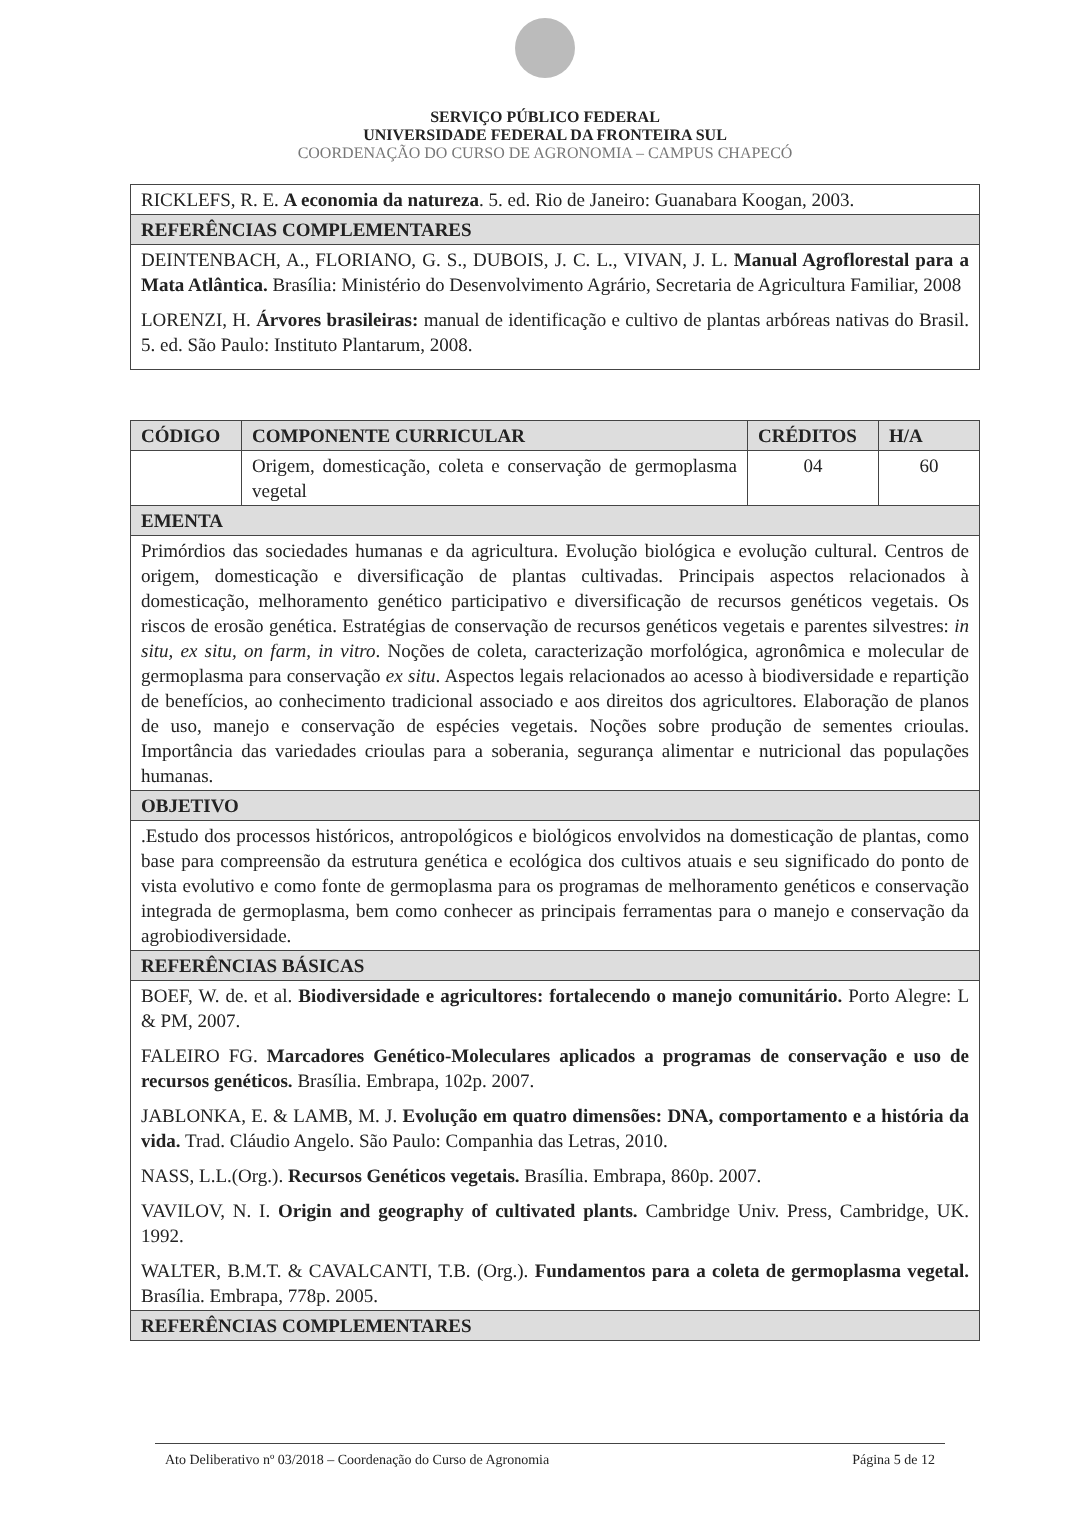SERVIÇO PÚBLICO FEDERAL
UNIVERSIDADE FEDERAL DA FRONTEIRA SUL
COORDENAÇÃO DO CURSO DE AGRONOMIA – CAMPUS CHAPECÓ
| RICKLEFS, R. E. A economia da natureza . 5. ed. Rio de Janeiro: Guanabara Koogan, 2003. |
| REFERÊNCIAS COMPLEMENTARES |
| DEINTENBACH, A., FLORIANO, G. S., DUBOIS, J. C. L., VIVAN, J. L. Manual Agroflorestal para a Mata Atlântica. Brasília: Ministério do Desenvolvimento Agrário, Secretaria de Agricultura Familiar, 2008 LORENZI, H. Árvores brasileiras: manual de identificação e cultivo de plantas arbóreas nativas do Brasil. 5. ed. São Paulo: Instituto Plantarum, 2008. |
| CÓDIGO | COMPONENTE CURRICULAR | CRÉDITOS | H/A |
| --- | --- | --- | --- |
| | Origem, domesticação, coleta e conservação de germoplasma vegetal | 04 | 60 |
| EMENTA | | | |
| Primórdios das sociedades humanas e da agricultura. Evolução biológica e evolução cultural. Centros de origem, domesticação e diversificação de plantas cultivadas. Principais aspectos relacionados à domesticação, melhoramento genético participativo e diversificação de recursos genéticos vegetais. Os riscos de erosão genética. Estratégias de conservação de recursos genéticos vegetais e parentes silvestres: in situ, ex situ, on farm, in vitro . Noções de coleta, caracterização morfológica, agronômica e molecular de germoplasma para conservação ex situ . Aspectos legais relacionados ao acesso à biodiversidade e repartição de benefícios, ao conhecimento tradicional associado e aos direitos dos agricultores. Elaboração de planos de uso, manejo e conservação de espécies vegetais. Noções sobre produção de sementes crioulas. Importância das variedades crioulas para a soberania, segurança alimentar e nutricional das populações humanas. | | | |
| OBJETIVO | | | |
| .Estudo dos processos históricos, antropológicos e biológicos envolvidos na domesticação de plantas, como base para compreensão da estrutura genética e ecológica dos cultivos atuais e seu significado do ponto de vista evolutivo e como fonte de germoplasma para os programas de melhoramento genéticos e conservação integrada de germoplasma, bem como conhecer as principais ferramentas para o manejo e conservação da agrobiodiversidade. | | | |
| REFERÊNCIAS BÁSICAS | | | |
| BOEF, W. de. et al. Biodiversidade e agricultores: fortalecendo o manejo comunitário. Porto Alegre: L & PM, 2007. FALEIRO FG. Marcadores Genético-Moleculares aplicados a programas de conservação e uso de recursos genéticos. Brasília. Embrapa, 102p. 2007. JABLONKA, E. & LAMB, M. J. Evolução em quatro dimensões: DNA, comportamento e a história da vida. Trad. Cláudio Angelo. São Paulo: Companhia das Letras, 2010. NASS, L.L.(Org.). Recursos Genéticos vegetais. Brasília. Embrapa, 860p. 2007. VAVILOV, N. I. Origin and geography of cultivated plants. Cambridge Univ. Press, Cambridge, UK. 1992. WALTER, B.M.T. & CAVALCANTI, T.B. (Org.). Fundamentos para a coleta de germoplasma vegetal. Brasília. Embrapa, 778p. 2005. | | | |
| REFERÊNCIAS COMPLEMENTARES | | | |
Ato Deliberativo nº 03/2018 – Coordenação do Curso de Agronomia Página 5 de 12